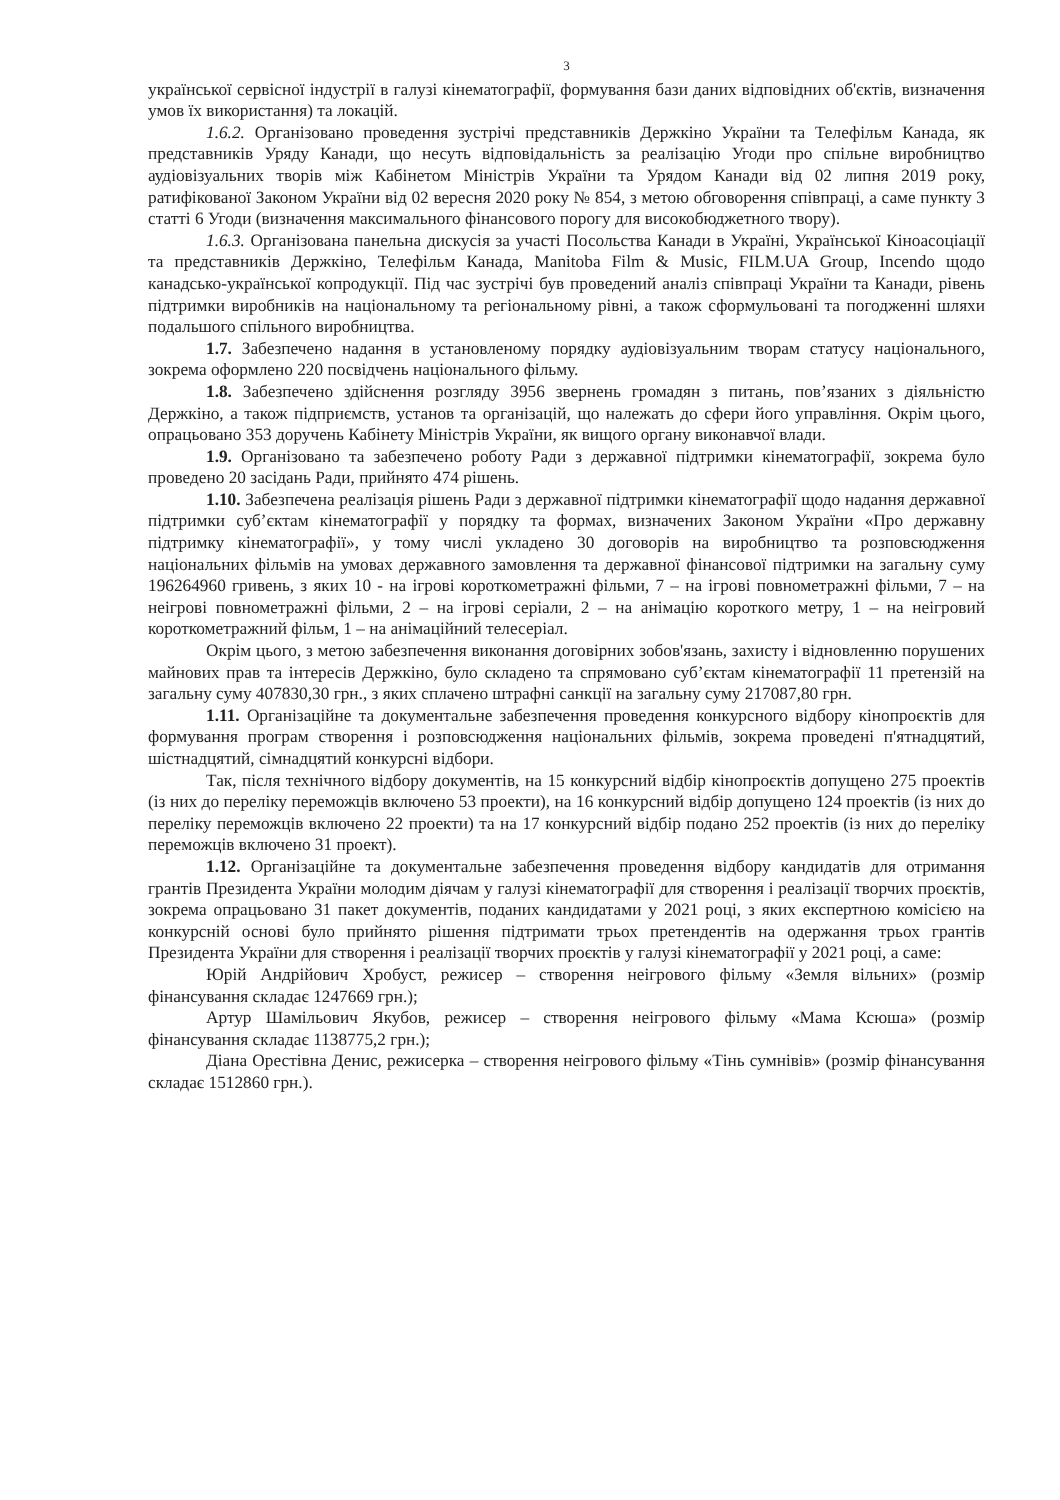3
української сервісної індустрії в галузі кінематографії, формування бази даних відповідних об'єктів, визначення умов їх використання) та локацій.
1.6.2. Організовано проведення зустрічі представників Держкіно України та Телефільм Канада, як представників Уряду Канади, що несуть відповідальність за реалізацію Угоди про спільне виробництво аудіовізуальних творів між Кабінетом Міністрів України та Урядом Канади від 02 липня 2019 року, ратифікованої Законом України від 02 вересня 2020 року № 854, з метою обговорення співпраці, а саме пункту 3 статті 6 Угоди (визначення максимального фінансового порогу для високобюджетного твору).
1.6.3. Організована панельна дискусія за участі Посольства Канади в Україні, Української Кіноасоціації та представників Держкіно, Телефільм Канада, Manitoba Film & Music, FILM.UA Group, Incendo щодо канадсько-української копродукції. Під час зустрічі був проведений аналіз співпраці України та Канади, рівень підтримки виробників на національному та регіональному рівні, а також сформульовані та погодженні шляхи подальшого спільного виробництва.
1.7. Забезпечено надання в установленому порядку аудіовізуальним творам статусу національного, зокрема оформлено 220 посвідчень національного фільму.
1.8. Забезпечено здійснення розгляду 3956 звернень громадян з питань, пов’язаних з діяльністю Держкіно, а також підприємств, установ та організацій, що належать до сфери його управління. Окрім цього, опрацьовано 353 доручень Кабінету Міністрів України, як вищого органу виконавчої влади.
1.9. Організовано та забезпечено роботу Ради з державної підтримки кінематографії, зокрема було проведено 20 засідань Ради, прийнято 474 рішень.
1.10. Забезпечена реалізація рішень Ради з державної підтримки кінематографії щодо надання державної підтримки суб’єктам кінематографії у порядку та формах, визначених Законом України «Про державну підтримку кінематографії», у тому числі укладено 30 договорів на виробництво та розповсюдження національних фільмів на умовах державного замовлення та державної фінансової підтримки на загальну суму 196264960 гривень, з яких 10 - на ігрові короткометражні фільми, 7 – на ігрові повнометражні фільми, 7 – на неігрові повнометражні фільми, 2 – на ігрові серіали, 2 – на анімацію короткого метру, 1 – на неігровий короткометражний фільм, 1 – на анімаційний телесеріал.
Окрім цього, з метою забезпечення виконання договірних зобов'язань, захисту і відновленню порушених майнових прав та інтересів Держкіно, було складено та спрямовано суб’єктам кінематографії 11 претензій на загальну суму 407830,30 грн., з яких сплачено штрафні санкції на загальну суму 217087,80 грн.
1.11. Організаційне та документальне забезпечення проведення конкурсного відбору кінопроєктів для формування програм створення і розповсюдження національних фільмів, зокрема проведені п'ятнадцятий, шістнадцятий, сімнадцятий конкурсні відбори.
Так, після технічного відбору документів, на 15 конкурсний відбір кінопроєктів допущено 275 проектів (із них до переліку переможців включено 53 проекти), на 16 конкурсний відбір допущено 124 проектів (із них до переліку переможців включено 22 проекти) та на 17 конкурсний відбір подано 252 проектів (із них до переліку переможців включено 31 проект).
1.12. Організаційне та документальне забезпечення проведення відбору кандидатів для отримання грантів Президента України молодим діячам у галузі кінематографії для створення і реалізації творчих проєктів, зокрема опрацьовано 31 пакет документів, поданих кандидатами у 2021 році, з яких експертною комісією на конкурсній основі було прийнято рішення підтримати трьох претендентів на одержання трьох грантів Президента України для створення і реалізації творчих проєктів у галузі кінематографії у 2021 році, а саме:
Юрій Андрійович Хробуст, режисер – створення неігрового фільму «Земля вільних» (розмір фінансування складає 1247669 грн.);
Артур Шамільович Якубов, режисер – створення неігрового фільму «Мама Ксюша» (розмір фінансування складає 1138775,2 грн.);
Діана Орестівна Денис, режисерка – створення неігрового фільму «Тінь сумнівів» (розмір фінансування складає 1512860 грн.).